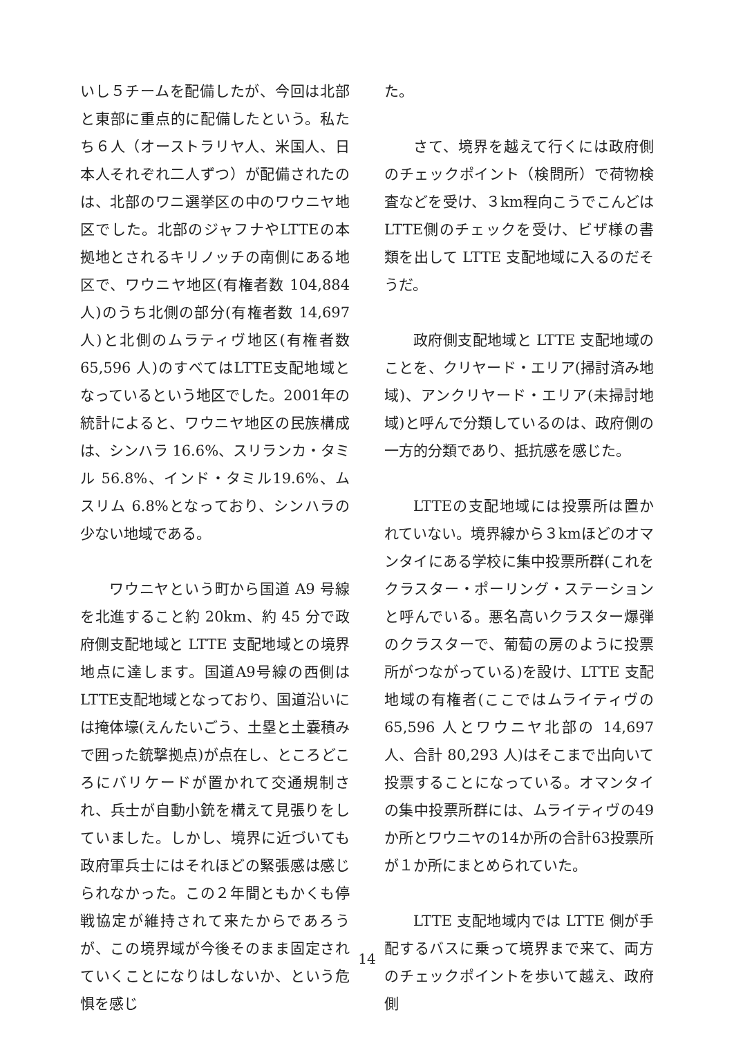いし５チームを配備したが、今回は北部と東部に重点的に配備したという。私たち６人（オーストラリヤ人、米国人、日本人それぞれ二人ずつ）が配備されたのは、北部のワニ選挙区の中のワウニヤ地区でした。北部のジャフナやLTTEの本拠地とされるキリノッチの南側にある地区で、ワウニヤ地区(有権者数 104,884 人)のうち北側の部分(有権者数 14,697 人)と北側のムラティヴ地区(有権者数 65,596 人)のすべてはLTTE支配地域となっているという地区でした。2001年の統計によると、ワウニヤ地区の民族構成は、シンハラ 16.6%、スリランカ・タミル 56.8%、インド・タミル19.6%、ムスリム 6.8%となっており、シンハラの少ない地域である。
ワウニヤという町から国道 A9 号線を北進すること約 20km、約 45 分で政府側支配地域と LTTE 支配地域との境界地点に達します。国道A9号線の西側はLTTE支配地域となっており、国道沿いには掩体壕(えんたいごう、土塁と土嚢積みで囲った銃撃拠点)が点在し、ところどころにバリケードが置かれて交通規制され、兵士が自動小銃を構えて見張りをしていました。しかし、境界に近づいても政府軍兵士にはそれほどの緊張感は感じられなかった。この２年間ともかくも停戦協定が維持されて来たからであろうが、この境界域が今後そのまま固定されていくことになりはしないか、という危惧を感じ
た。
さて、境界を越えて行くには政府側のチェックポイント（検問所）で荷物検査などを受け、３km程向こうでこんどはLTTE側のチェックを受け、ビザ様の書類を出して LTTE 支配地域に入るのだそうだ。
政府側支配地域と LTTE 支配地域のことを、クリヤード・エリア(掃討済み地域)、アンクリヤード・エリア(未掃討地域)と呼んで分類しているのは、政府側の一方的分類であり、抵抗感を感じた。
LTTEの支配地域には投票所は置かれていない。境界線から３kmほどのオマンタイにある学校に集中投票所群(これをクラスター・ポーリング・ステーションと呼んでいる。悪名高いクラスター爆弾のクラスターで、葡萄の房のように投票所がつながっている)を設け、LTTE 支配地域の有権者(ここではムライティヴの 65,596 人とワウニヤ北部の 14,697 人、合計 80,293 人)はそこまで出向いて投票することになっている。オマンタイの集中投票所群には、ムライティヴの49か所とワウニヤの14か所の合計63投票所が１か所にまとめられていた。
LTTE 支配地域内では LTTE 側が手配するバスに乗って境界まで来て、両方のチェックポイントを歩いて越え、政府側
14